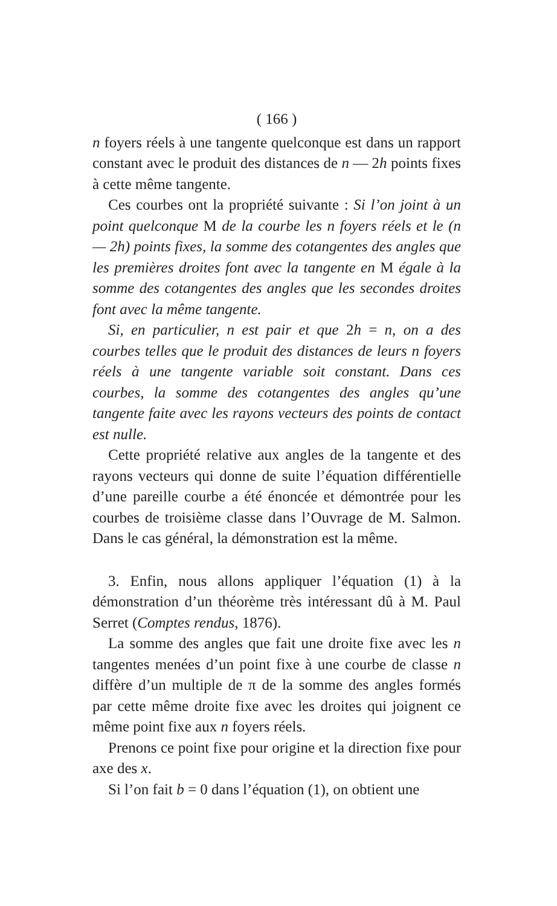( 166 )
n foyers réels à une tangente quelconque est dans un rapport constant avec le produit des distances de n — 2h points fixes à cette même tangente.
Ces courbes ont la propriété suivante : Si l’on joint à un point quelconque M de la courbe les n foyers réels et le (n — 2h) points fixes, la somme des cotangentes des angles que les premières droites font avec la tangente en M égale à la somme des cotangentes des angles que les secondes droites font avec la même tangente.
Si, en particulier, n est pair et que 2h = n, on a des courbes telles que le produit des distances de leurs n foyers réels à une tangente variable soit constant. Dans ces courbes, la somme des cotangentes des angles qu’une tangente faite avec les rayons vecteurs des points de contact est nulle.
Cette propriété relative aux angles de la tangente et des rayons vecteurs qui donne de suite l’équation différentielle d’une pareille courbe a été énoncée et démontrée pour les courbes de troisième classe dans l’Ouvrage de M. Salmon. Dans le cas général, la démonstration est la même.
3. Enfin, nous allons appliquer l’équation (1) à la démonstration d’un théorème très intéressant dû à M. Paul Serret (Comptes rendus, 1876).
La somme des angles que fait une droite fixe avec les n tangentes menées d’un point fixe à une courbe de classe n diffère d’un multiple de π de la somme des angles formés par cette même droite fixe avec les droites qui joignent ce même point fixe aux n foyers réels.
Prenons ce point fixe pour origine et la direction fixe pour axe des x.
Si l’on fait b = 0 dans l’équation (1), on obtient une